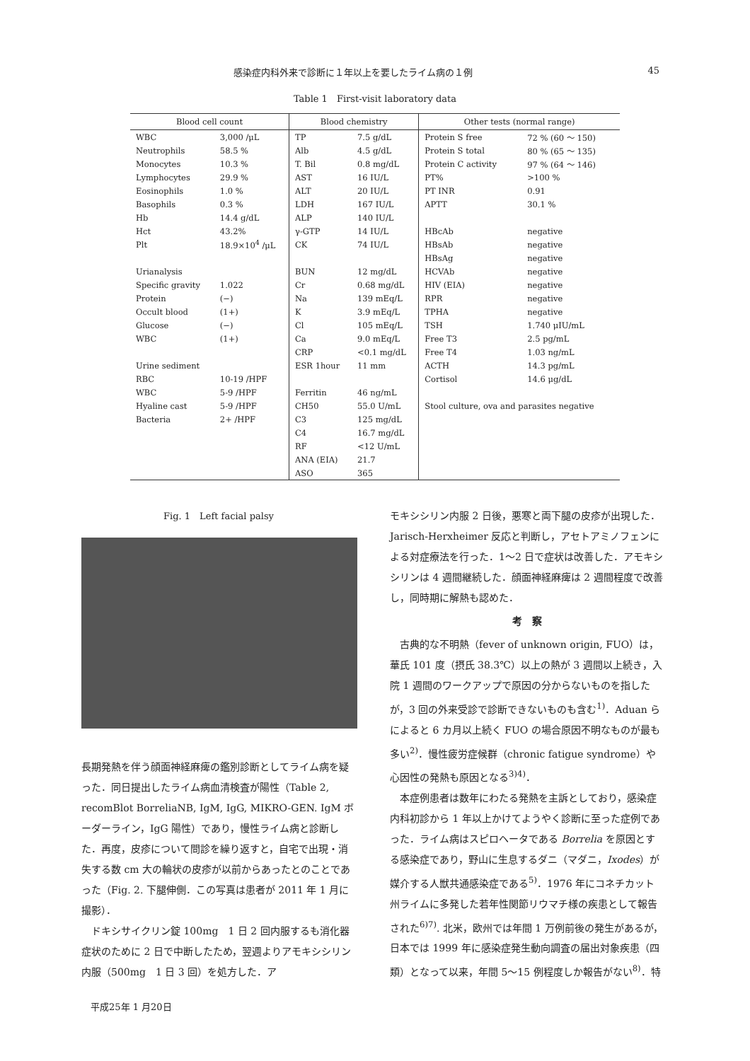感染症内科外来で診断に１年以上を要したライム病の１例 45
Table 1　First-visit laboratory data
| Blood cell count | | Blood chemistry | | Other tests (normal range) | |
| --- | --- | --- | --- | --- | --- |
| WBC | 3,000 /μL | TP | 7.5 g/dL | Protein S free | 72 % (60 ～ 150) |
| Neutrophils | 58.5 % | Alb | 4.5 g/dL | Protein S total | 80 % (65 ～ 135) |
| Monocytes | 10.3 % | T. Bil | 0.8 mg/dL | Protein C activity | 97 % (64 ～ 146) |
| Lymphocytes | 29.9 % | AST | 16 IU/L | PT% | >100 % |
| Eosinophils | 1.0 % | ALT | 20 IU/L | PT INR | 0.91 |
| Basophils | 0.3 % | LDH | 167 IU/L | APTT | 30.1 % |
| Hb | 14.4 g/dL | ALP | 140 IU/L | | |
| Hct | 43.2% | γ-GTP | 14 IU/L | HBcAb | negative |
| Plt | 18.9×10<sup>4</sup> /μL | CK | 74 IU/L | HBsAb | negative |
| | | | | HBsAg | negative |
| Urianalysis | | BUN | 12 mg/dL | HCVAb | negative |
| Specific gravity | 1.022 | Cr | 0.68 mg/dL | HIV (EIA) | negative |
| Protein | (−) | Na | 139 mEq/L | RPR | negative |
| Occult blood | (1+) | K | 3.9 mEq/L | TPHA | negative |
| Glucose | (−) | Cl | 105 mEq/L | TSH | 1.740 μIU/mL |
| WBC | (1+) | Ca | 9.0 mEq/L | Free T3 | 2.5 pg/mL |
| | | CRP | <0.1 mg/dL | Free T4 | 1.03 ng/mL |
| Urine sediment | | ESR 1hour | 11 mm | ACTH | 14.3 pg/mL |
| RBC | 10-19 /HPF | | | Cortisol | 14.6 μg/dL |
| WBC | 5-9 /HPF | Ferritin | 46 ng/mL | | |
| Hyaline cast | 5-9 /HPF | CH50 | 55.0 U/mL | Stool culture, ova and parasites negative | |
| Bacteria | 2+ /HPF | C3 | 125 mg/dL | | |
| | | C4 | 16.7 mg/dL | | |
| | | RF | <12 U/mL | | |
| | | ANA (EIA) | 21.7 | | |
| | | ASO | 365 | | |
Fig. 1　Left facial palsy
長期発熱を伴う顔面神経麻痺の鑑別診断としてライム病を疑った．同日提出したライム病血清検査が陽性（Table 2, recomBlot BorreliaNB, IgM, IgG, MIKRO-GEN. IgM ボーダーライン，IgG 陽性）であり，慢性ライム病と診断した．再度，皮疹について問診を繰り返すと，自宅で出現・消失する数 cm 大の輪状の皮疹が以前からあったとのことであった（Fig. 2. 下腿伸側．この写真は患者が 2011 年 1 月に撮影）．
ドキシサイクリン錠 100mg　1 日 2 回内服するも消化器症状のために 2 日で中断したため，翌週よりアモキシシリン内服（500mg　1 日 3 回）を処方した．ア
モキシシリン内服 2 日後，悪寒と両下腿の皮疹が出現した．Jarisch-Herxheimer 反応と判断し，アセトアミノフェンによる対症療法を行った．1～2 日で症状は改善した．アモキシシリンは 4 週間継続した．顔面神経麻痺は 2 週間程度で改善し，同時期に解熱も認めた．
考　察
古典的な不明熱（fever of unknown origin, FUO）は，華氏 101 度（摂氏 38.3℃）以上の熱が 3 週間以上続き，入院 1 週間のワークアップで原因の分からないものを指したが，3 回の外来受診で診断できないものも含む<sup>1)</sup>．Aduan らによると 6 カ月以上続く FUO の場合原因不明なものが最も多い<sup>2)</sup>．慢性疲労症候群（chronic fatigue syndrome）や心因性の発熱も原因となる<sup>3)4)</sup>．
本症例患者は数年にわたる発熱を主訴としており，感染症内科初診から 1 年以上かけてようやく診断に至った症例であった．ライム病はスピロヘータである Borrelia を原因とする感染症であり，野山に生息するダニ（マダニ，Ixodes）が媒介する人獣共通感染症である<sup>5)</sup>．1976 年にコネチカット州ライムに多発した若年性関節リウマチ様の疾患として報告された<sup>6)7)</sup>. 北米，欧州では年間 1 万例前後の発生があるが，日本では 1999 年に感染症発生動向調査の届出対象疾患（四類）となって以来，年間 5～15 例程度しか報告がない<sup>8)</sup>．特
平成25年 1 月20日